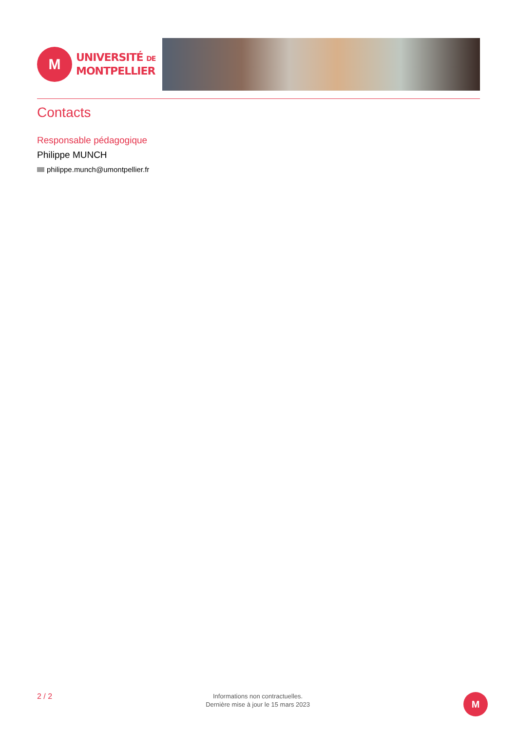M
UNIVERSITÉ DE
MONTPELLIER
Contacts
Responsable pédagogique
Philippe MUNCH
philippe.munch@umontpellier.fr
2 / 2
Informations non contractuelles.
Dernière mise à jour le 15 mars 2023
M